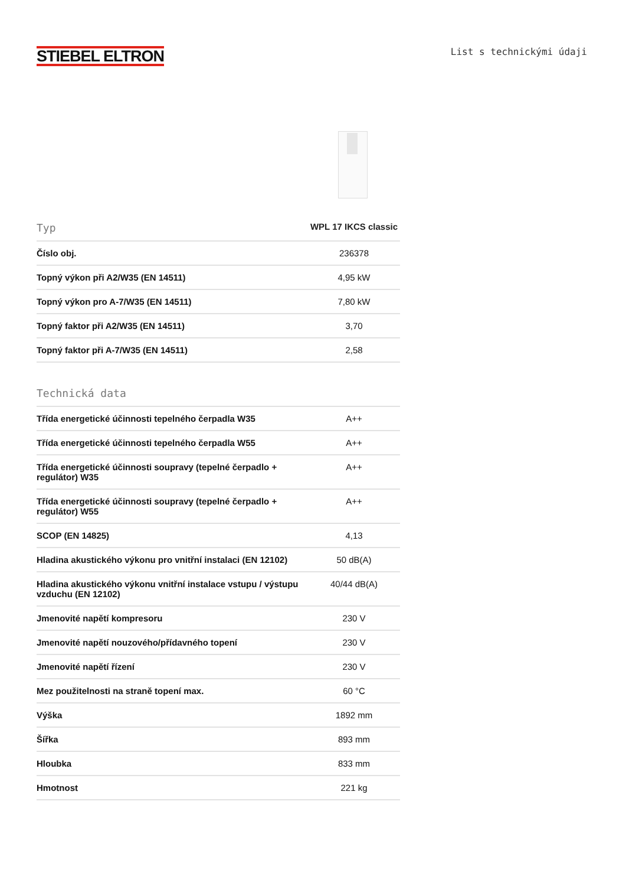STIEBEL ELTRON
List s technickými údaji
| Typ | WPL 17 IKCS classic |
| --- | --- |
| Číslo obj. | 236378 |
| Topný výkon při A2/W35 (EN 14511) | 4,95 kW |
| Topný výkon pro A-7/W35 (EN 14511) | 7,80 kW |
| Topný faktor při A2/W35 (EN 14511) | 3,70 |
| Topný faktor při A-7/W35 (EN 14511) | 2,58 |
| Technická data | |
| --- | --- |
| Třída energetické účinnosti tepelného čerpadla W35 | A++ |
| Třída energetické účinnosti tepelného čerpadla W55 | A++ |
| Třída energetické účinnosti soupravy (tepelné čerpadlo + regulátor) W35 | A++ |
| Třída energetické účinnosti soupravy (tepelné čerpadlo + regulátor) W55 | A++ |
| SCOP (EN 14825) | 4,13 |
| Hladina akustického výkonu pro vnitřní instalaci (EN 12102) | 50 dB(A) |
| Hladina akustického výkonu vnitřní instalace vstupu / výstupu vzduchu (EN 12102) | 40/44 dB(A) |
| Jmenovité napětí kompresoru | 230 V |
| Jmenovité napětí nouzového/přídavného topení | 230 V |
| Jmenovité napětí řízení | 230 V |
| Mez použitelnosti na straně topení max. | 60 °C |
| Výška | 1892 mm |
| Šířka | 893 mm |
| Hloubka | 833 mm |
| Hmotnost | 221 kg |